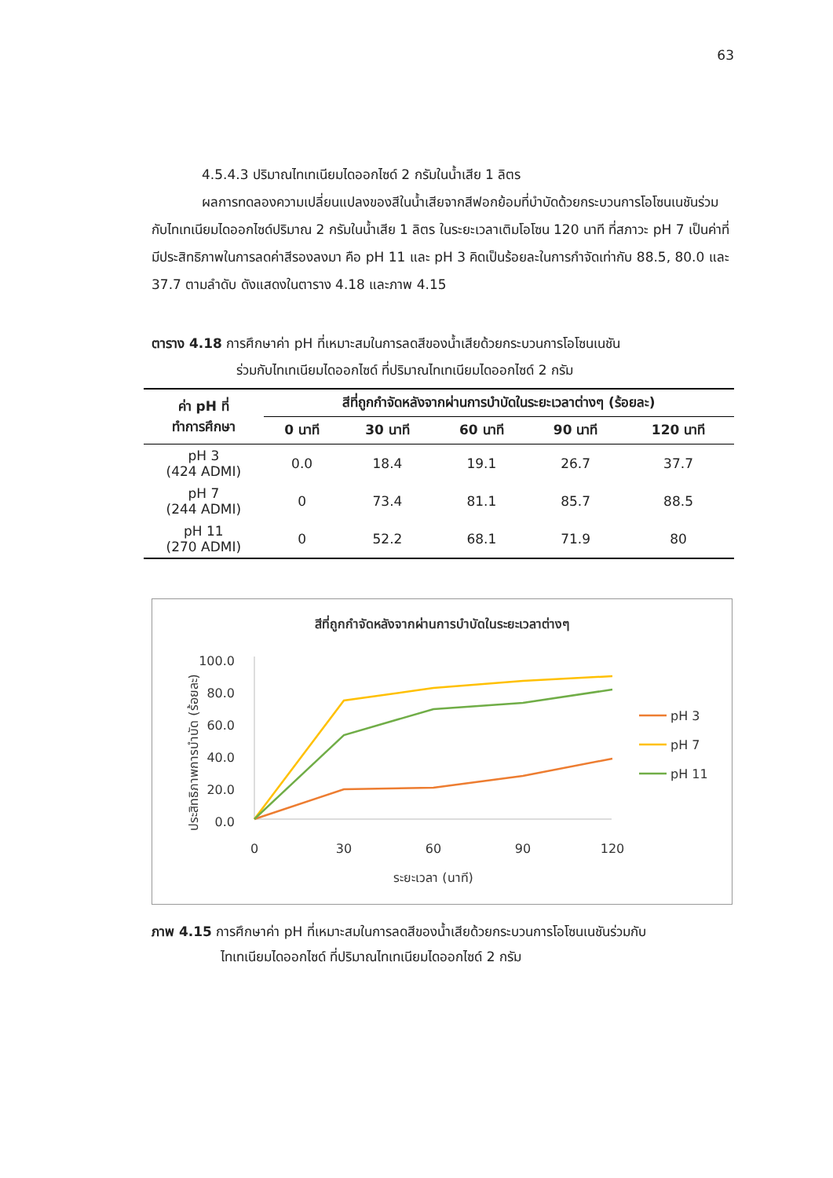63
4.5.4.3 ปริมาณไทเทเนียมไดออกไซด์ 2 กรัมในน้ำเสีย 1 ลิตร
ผลการทดลองความเปลี่ยนแปลงของสีในน้ำเสียจากสีฟอกย้อมที่บำบัดด้วยกระบวนการโอโซนเนชันร่วมกับไทเทเนียมไดออกไซด์ปริมาณ 2 กรัมในน้ำเสีย 1 ลิตร ในระยะเวลาเติมโอโซน 120 นาที ที่สภาวะ pH 7 เป็นค่าที่มีประสิทธิภาพในการลดค่าสีรองลงมา คือ pH 11 และ pH 3 คิดเป็นร้อยละในการกำจัดเท่ากับ 88.5, 80.0 และ 37.7 ตามลำดับ ดังแสดงในตาราง 4.18 และภาพ 4.15
ตาราง 4.18 การศึกษาค่า pH ที่เหมาะสมในการลดสีของน้ำเสียด้วยกระบวนการโอโซนเนชัน
ร่วมกับไทเทเนียมไดออกไซด์ ที่ปริมาณไทเทเนียมไดออกไซด์ 2 กรัม
| ค่า pH ที่ ทำการศึกษา | สีที่ถูกกำจัดหลังจากผ่านการบำบัดในระยะเวลาต่างๆ (ร้อยละ) | | | | |
| --- | --- | --- | --- | --- | --- |
| | 0 นาที | 30 นาที | 60 นาที | 90 นาที | 120 นาที |
| pH 3 (424 ADMI) | 0.0 | 18.4 | 19.1 | 26.7 | 37.7 |
| pH 7 (244 ADMI) | 0 | 73.4 | 81.1 | 85.7 | 88.5 |
| pH 11 (270 ADMI) | 0 | 52.2 | 68.1 | 71.9 | 80 |
สีที่ถูกกำจัดหลังจากผ่านการบำบัดในระยะเวลาต่างๆ
ประสิทธิภาพการบำบัด (ร้อยละ)
100.0
80.0
60.0
40.0
20.0
0.0
0
30
60
90
120
ระยะเวลา (นาที)
pH 3
pH 7
pH 11
ภาพ 4.15 การศึกษาค่า pH ที่เหมาะสมในการลดสีของน้ำเสียด้วยกระบวนการโอโซนเนชันร่วมกับ
ไทเทเนียมไดออกไซด์ ที่ปริมาณไทเทเนียมไดออกไซด์ 2 กรัม